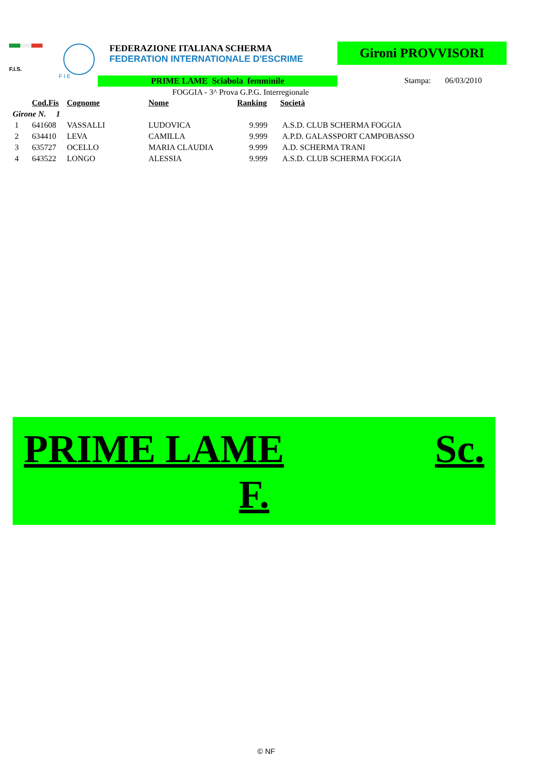F.I.S.
F I E
FEDERAZIONE ITALIANA SCHERMA
FEDERATION INTERNATIONALE D'ESCRIME
Gironi PROVVISORI
PRIME LAME Sciabola femminile Stampa: 06/03/2010
FOGGIA - 3^ Prova G.P.G. Interregionale
| | Cod.Fis | Cognome | Nome | Ranking | Società |
| --- | --- | --- | --- | --- | --- |
| Girone N. 1 | | | | | |
| 1 | 641608 | VASSALLI | LUDOVICA | 9.999 | A.S.D. CLUB SCHERMA FOGGIA |
| 2 | 634410 | LEVA | CAMILLA | 9.999 | A.P.D. GALASSPORT CAMPOBASSO |
| 3 | 635727 | OCELLO | MARIA CLAUDIA | 9.999 | A.D. SCHERMA TRANI |
| 4 | 643522 | LONGO | ALESSIA | 9.999 | A.S.D. CLUB SCHERMA FOGGIA |
PRIME LAME Sc.
F.
© NF